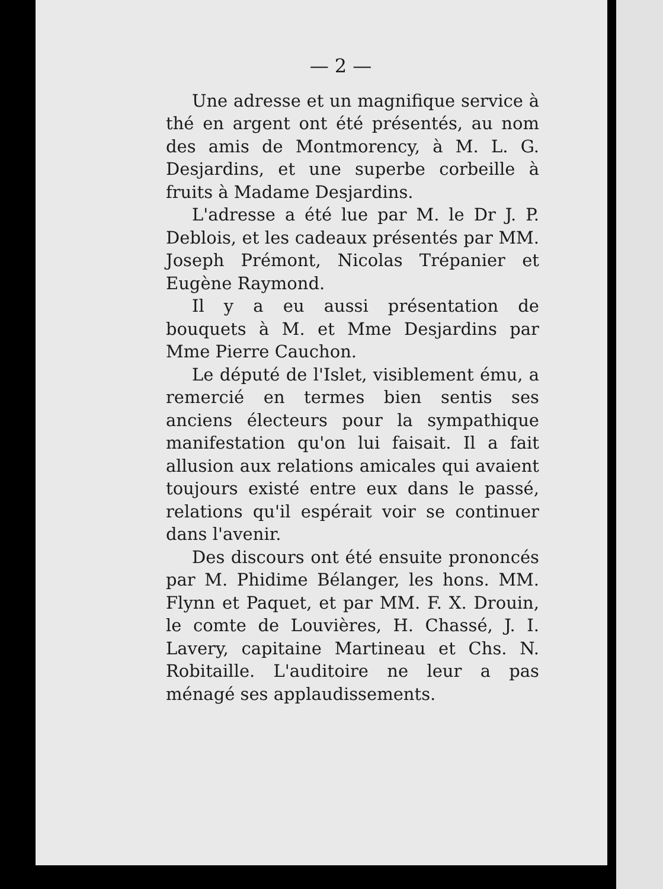— 2 —
Une adresse et un magnifique service à thé en argent ont été présentés, au nom des amis de Montmorency, à M. L. G. Desjardins, et une superbe corbeille à fruits à Madame Desjardins.
L'adresse a été lue par M. le Dr J. P. Deblois, et les cadeaux présentés par MM. Joseph Prémont, Nicolas Trépanier et Eugène Raymond.
Il y a eu aussi présentation de bouquets à M. et Mme Desjardins par Mme Pierre Cauchon.
Le député de l'Islet, visiblement ému, a remercié en termes bien sentis ses anciens électeurs pour la sympathique manifestation qu'on lui faisait. Il a fait allusion aux relations amicales qui avaient toujours existé entre eux dans le passé, relations qu'il espérait voir se continuer dans l'avenir.
Des discours ont été ensuite prononcés par M. Phidime Bélanger, les hons. MM. Flynn et Paquet, et par MM. F. X. Drouin, le comte de Louvières, H. Chassé, J. I. Lavery, capitaine Martineau et Chs. N. Robitaille. L'auditoire ne leur a pas ménagé ses applaudissements.